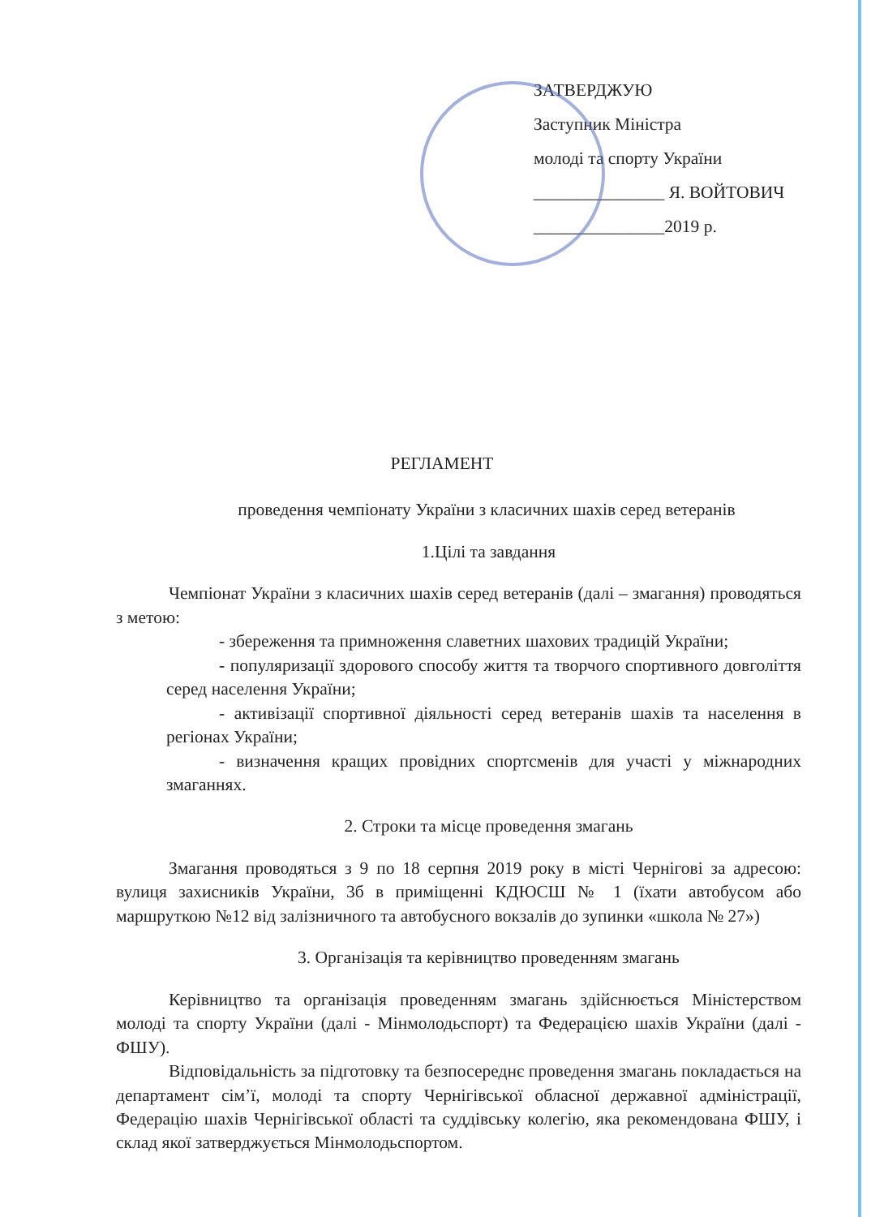ЗАТВЕРДЖУЮ
Заступник Міністра
молоді та спорту України
_______________ Я. ВОЙТОВИЧ
_______________2019 р.
РЕГЛАМЕНТ
проведення чемпіонату України з класичних шахів серед ветеранів
1.Цілі та завдання
Чемпіонат України з класичних шахів серед ветеранів (далі – змагання) проводяться з метою:
- збереження та примноження славетних шахових традицій України;
- популяризації здорового способу життя та творчого спортивного довголіття серед населення України;
- активізації спортивної діяльності серед ветеранів шахів та населення в регіонах України;
- визначення кращих провідних спортсменів для участі у міжнародних змаганнях.
2. Строки та місце проведення змагань
Змагання проводяться з 9 по 18 серпня 2019 року в місті Чернігові за адресою: вулиця захисників України, 3б в приміщенні КДЮСШ № 1 (їхати автобусом або маршруткою №12 від залізничного та автобусного вокзалів до зупинки «школа № 27»)
3. Організація та керівництво проведенням змагань
Керівництво та організація проведенням змагань здійснюється Міністерством молоді та спорту України (далі - Мінмолодьспорт) та Федерацією шахів України (далі - ФШУ).
Відповідальність за підготовку та безпосереднє проведення змагань покладається на департамент сім’ї, молоді та спорту Чернігівської обласної державної адміністрації, Федерацію шахів Чернігівської області та суддівську колегію, яка рекомендована ФШУ, і склад якої затверджується Мінмолодьспортом.